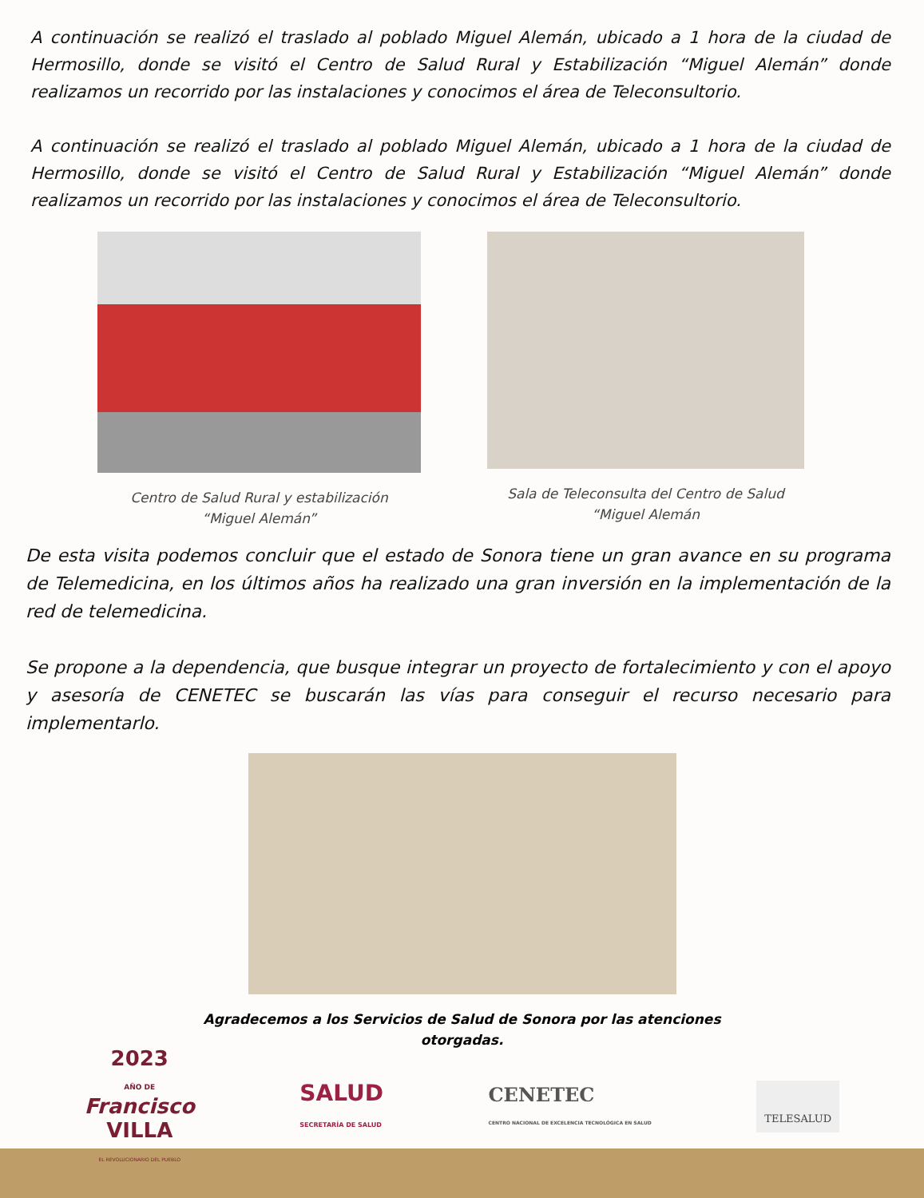A continuación se realizó el traslado al poblado Miguel Alemán, ubicado a 1 hora de la ciudad de Hermosillo, donde se visitó el Centro de Salud Rural y Estabilización “Miguel Alemán” donde realizamos un recorrido por las instalaciones y conocimos el área de Teleconsultorio.
A continuación se realizó el traslado al poblado Miguel Alemán, ubicado a 1 hora de la ciudad de Hermosillo, donde se visitó el Centro de Salud Rural y Estabilización “Miguel Alemán” donde realizamos un recorrido por las instalaciones y conocimos el área de Teleconsultorio.
Centro de Salud Rural y estabilización
“Miguel Alemán”
Sala de Teleconsulta del Centro de Salud
“Miguel Alemán
De esta visita podemos concluir que el estado de Sonora tiene un gran avance en su programa de Telemedicina, en los últimos años ha realizado una gran inversión en la implementación de la red de telemedicina.
Se propone a la dependencia, que busque integrar un proyecto de fortalecimiento y con el apoyo y asesoría de CENETEC se buscarán las vías para conseguir el recurso necesario para implementarlo.
Agradecemos a los Servicios de Salud de Sonora por las atenciones otorgadas.
2023
AÑO DE
Francisco
VILLA
EL REVOLUCIONARIO DEL PUEBLO
SALUD
SECRETARÍA DE SALUD
CENETEC
CENTRO NACIONAL DE EXCELENCIA TECNOLÓGICA EN SALUD
TELESALUD